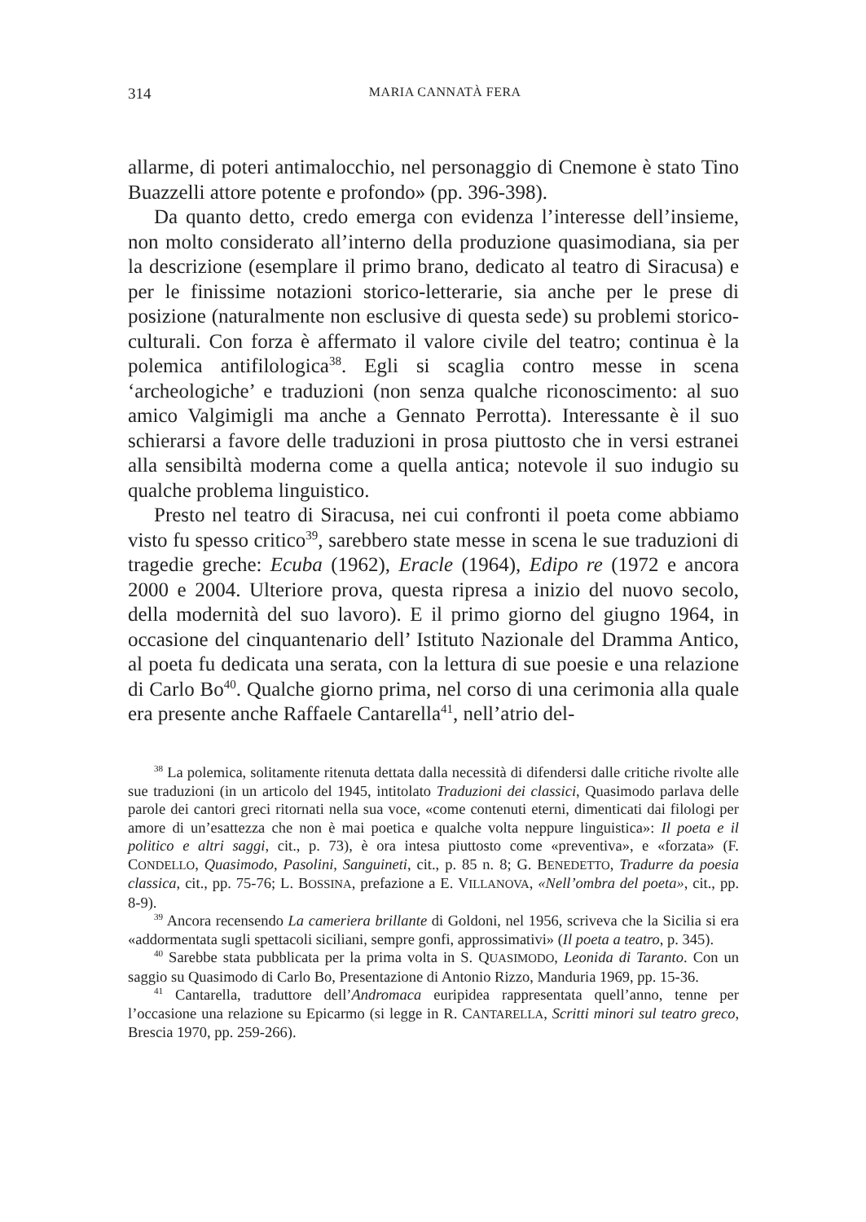314
MARIA CANNATÀ FERA
allarme, di poteri antimalocchio, nel personaggio di Cnemone è stato Tino Buazzelli attore potente e profondo» (pp. 396-398).
Da quanto detto, credo emerga con evidenza l’interesse dell’insieme, non molto considerato all’interno della produzione quasimodiana, sia per la descrizione (esemplare il primo brano, dedicato al teatro di Siracusa) e per le finissime notazioni storico-letterarie, sia anche per le prese di posizione (naturalmente non esclusive di questa sede) su problemi storico-culturali. Con forza è affermato il valore civile del teatro; continua è la polemica antifilologica<sup>38</sup>. Egli si scaglia contro messe in scena ‘archeologiche’ e traduzioni (non senza qualche riconoscimento: al suo amico Valgimigli ma anche a Gennato Perrotta). Interessante è il suo schierarsi a favore delle traduzioni in prosa piuttosto che in versi estranei alla sensibiltà moderna come a quella antica; notevole il suo indugio su qualche problema linguistico.
Presto nel teatro di Siracusa, nei cui confronti il poeta come abbiamo visto fu spesso critico<sup>39</sup>, sarebbero state messe in scena le sue traduzioni di tragedie greche: Ecuba (1962), Eracle (1964), Edipo re (1972 e ancora 2000 e 2004. Ulteriore prova, questa ripresa a inizio del nuovo secolo, della modernità del suo lavoro). E il primo giorno del giugno 1964, in occasione del cinquantenario dell’ Istituto Nazionale del Dramma Antico, al poeta fu dedicata una serata, con la lettura di sue poesie e una relazione di Carlo Bo<sup>40</sup>. Qualche giorno prima, nel corso di una cerimonia alla quale era presente anche Raffaele Cantarella<sup>41</sup>, nell’atrio del-
<sup>38</sup> La polemica, solitamente ritenuta dettata dalla necessità di difendersi dalle critiche rivolte alle sue traduzioni (in un articolo del 1945, intitolato Traduzioni dei classici, Quasimodo parlava delle parole dei cantori greci ritornati nella sua voce, «come contenuti eterni, dimenticati dai filologi per amore di un’esattezza che non è mai poetica e qualche volta neppure linguistica»: Il poeta e il politico e altri saggi, cit., p. 73), è ora intesa piuttosto come «preventiva», e «forzata» (F. CONDELLO, Quasimodo, Pasolini, Sanguineti, cit., p. 85 n. 8; G. BENEDETTO, Tradurre da poesia classica, cit., pp. 75-76; L. BOSSINA, prefazione a E. VILLANOVA, «Nell’ombra del poeta», cit., pp. 8-9).
<sup>39</sup> Ancora recensendo La cameriera brillante di Goldoni, nel 1956, scriveva che la Sicilia si era «addormentata sugli spettacoli siciliani, sempre gonfi, approssimativi» (Il poeta a teatro, p. 345).
<sup>40</sup> Sarebbe stata pubblicata per la prima volta in S. QUASIMODO, Leonida di Taranto. Con un saggio su Quasimodo di Carlo Bo, Presentazione di Antonio Rizzo, Manduria 1969, pp. 15-36.
<sup>41</sup> Cantarella, traduttore dell’Andromaca euripidea rappresentata quell’anno, tenne per l’occasione una relazione su Epicarmo (si legge in R. CANTARELLA, Scritti minori sul teatro greco, Brescia 1970, pp. 259-266).